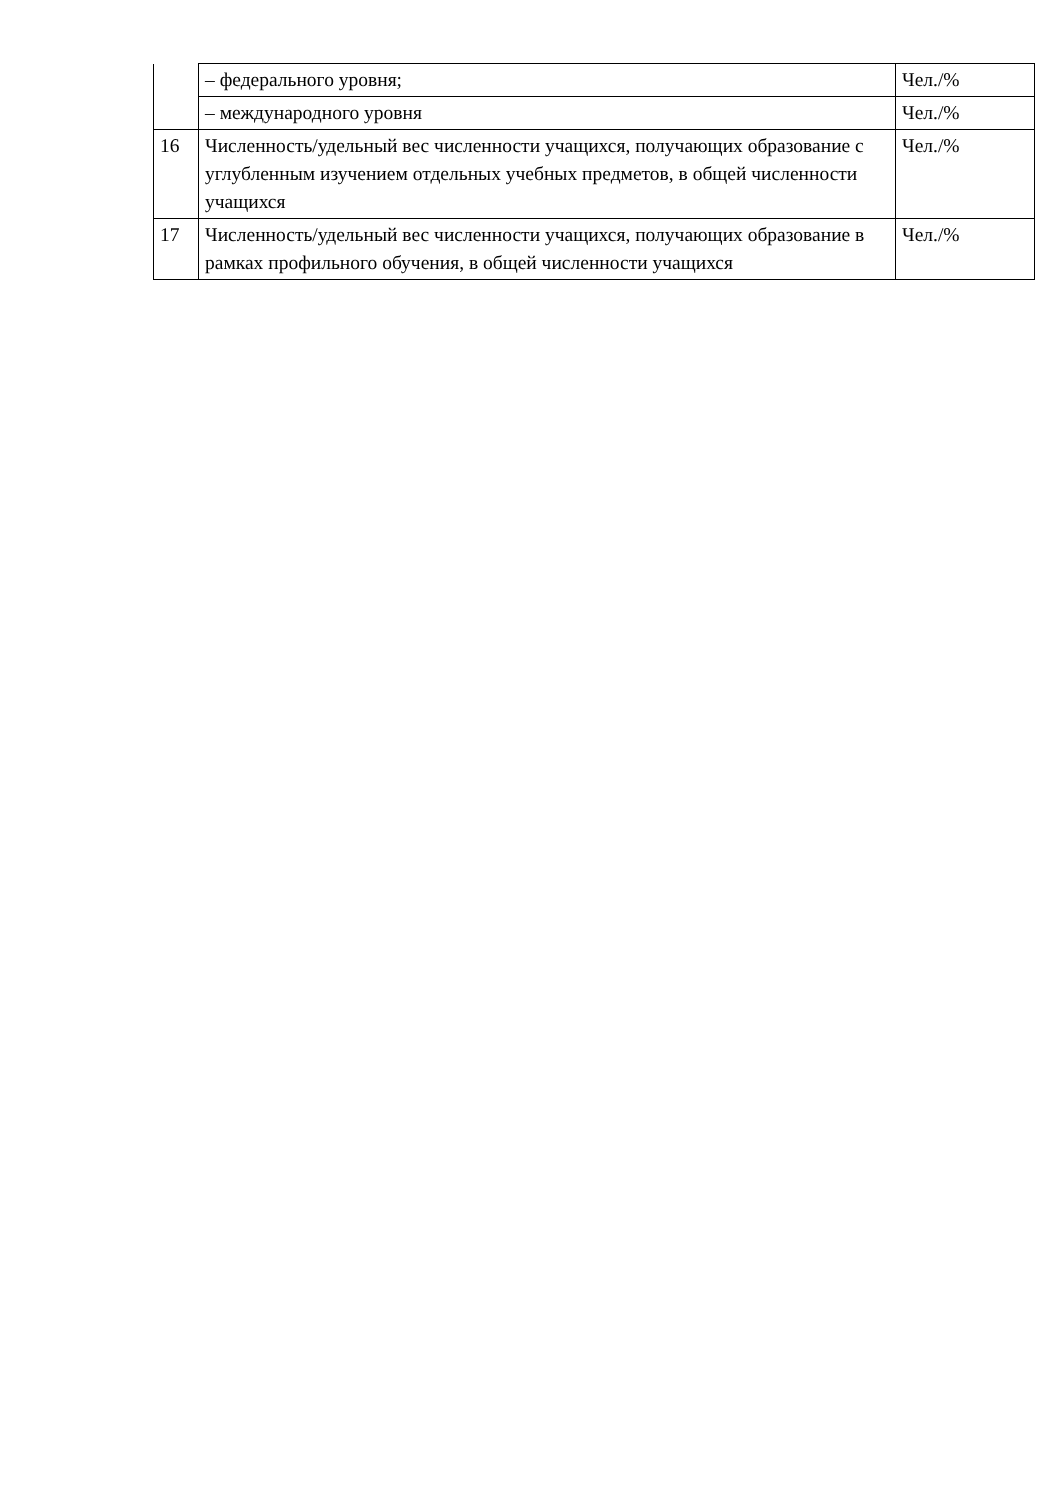| | – федерального уровня; | Чел./% |
| | – международного уровня | Чел./% |
| 16 | Численность/удельный вес численности учащихся, получающих образование с углубленным изучением отдельных учебных предметов, в общей численности учащихся | Чел./% |
| 17 | Численность/удельный вес численности учащихся, получающих образование в рамках профильного обучения, в общей численности учащихся | Чел./% |